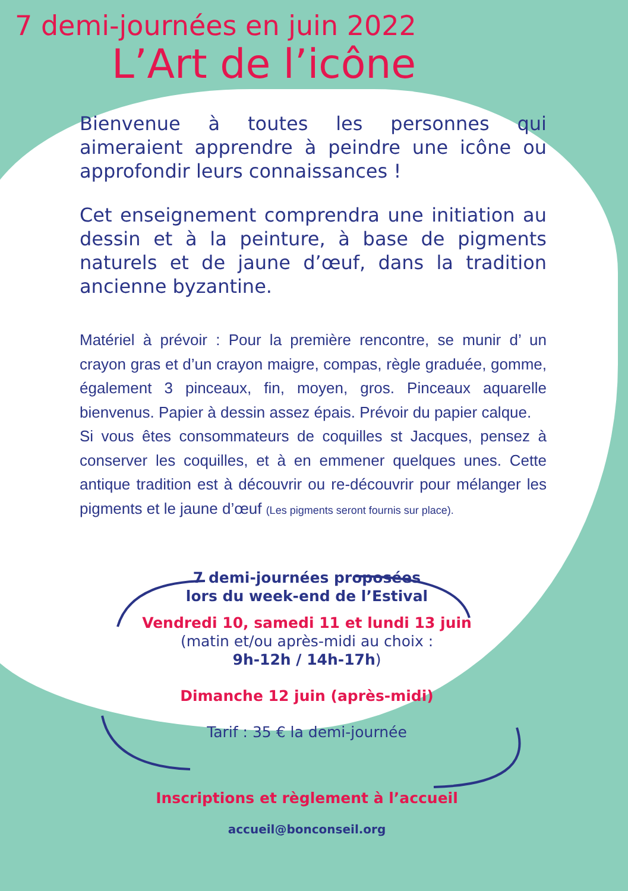7 demi-journées en juin 2022
L’Art de l’icône
Bienvenue à toutes les personnes qui aimeraient apprendre à peindre une icône ou approfondir leurs connaissances !
Cet enseignement comprendra une initiation au dessin et à la peinture, à base de pigments naturels et de jaune d’œuf, dans la tradition ancienne byzantine.
Matériel à prévoir : Pour la première rencontre, se munir d’ un crayon gras et d’un crayon maigre, compas, règle graduée, gomme, également 3 pinceaux, fin, moyen, gros. Pinceaux aquarelle bienvenus. Papier à dessin assez épais. Prévoir du papier calque.
Si vous êtes consommateurs de coquilles st Jacques, pensez à conserver les coquilles, et à en emmener quelques unes. Cette antique tradition est à découvrir ou re-découvrir pour mélanger les pigments et le jaune d’œuf (Les pigments seront fournis sur place).
7 demi-journées proposées
lors du week-end de l’Estival
Vendredi 10, samedi 11 et lundi 13 juin
(matin et/ou après-midi au choix :
9h-12h / 14h-17h)
Dimanche 12 juin (après-midi)
Tarif : 35 € la demi-journée
Inscriptions et règlement à l’accueil
accueil@bonconseil.org